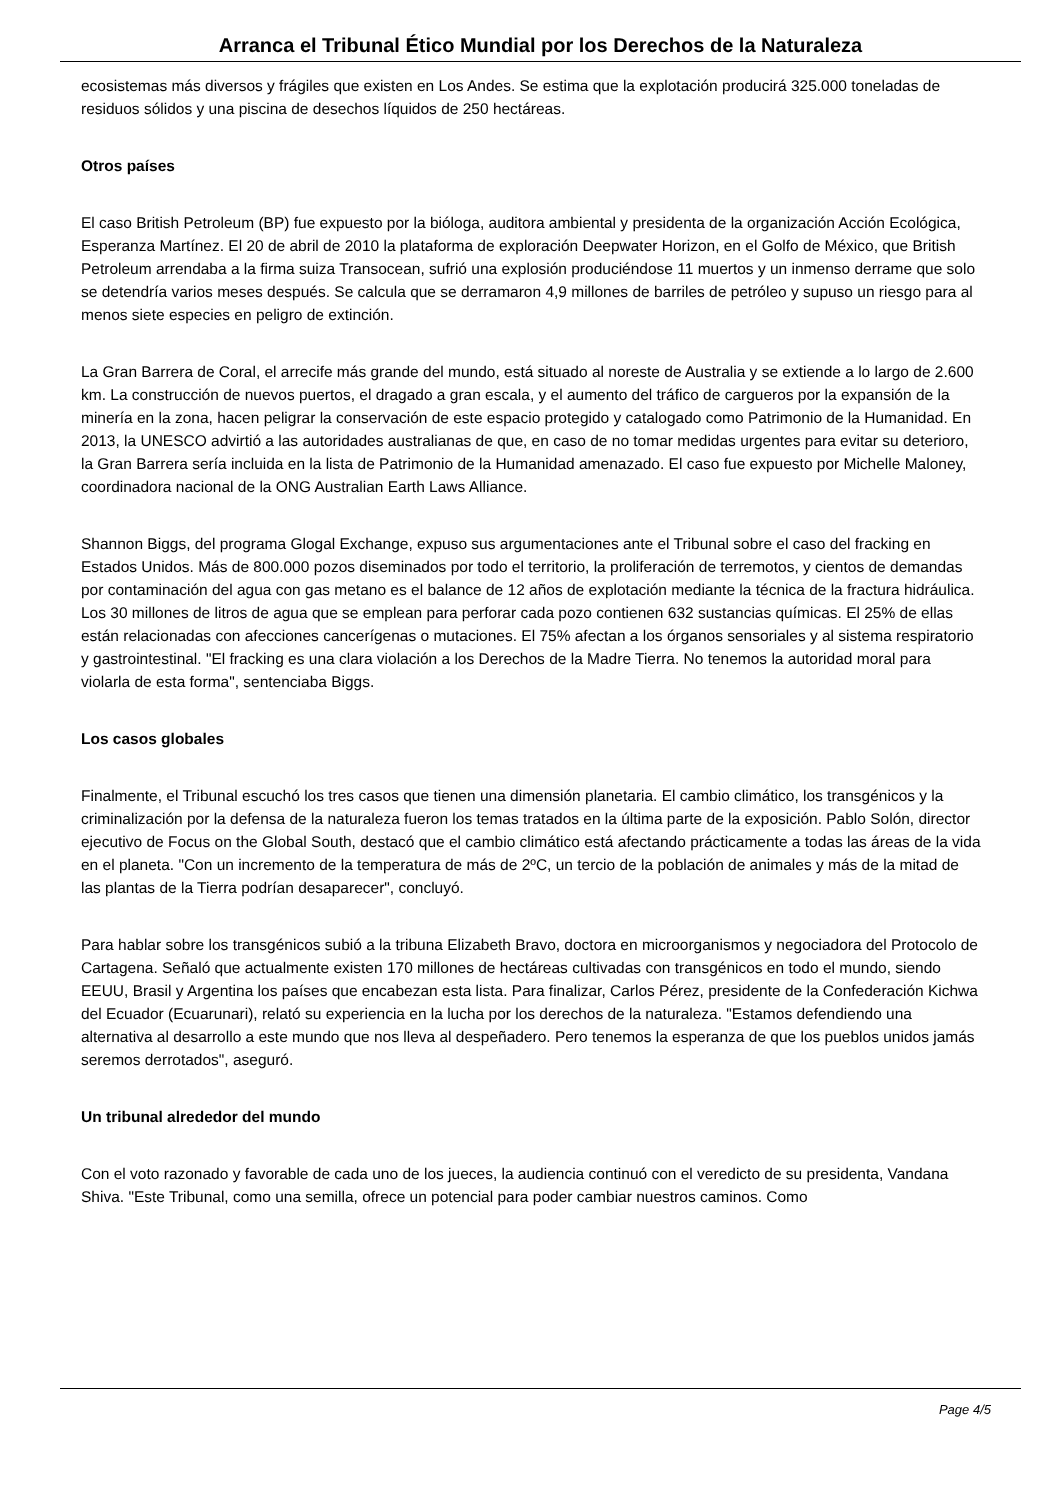Arranca el Tribunal Ético Mundial por los Derechos de la Naturaleza
ecosistemas más diversos y frágiles que existen en Los Andes. Se estima que la explotación producirá 325.000 toneladas de residuos sólidos y una piscina de desechos líquidos de 250 hectáreas.
Otros países
El caso British Petroleum (BP) fue expuesto por la bióloga, auditora ambiental y presidenta de la organización Acción Ecológica, Esperanza Martínez. El 20 de abril de 2010 la plataforma de exploración Deepwater Horizon, en el Golfo de México, que British Petroleum arrendaba a la firma suiza Transocean, sufrió una explosión produciéndose 11 muertos y un inmenso derrame que solo se detendría varios meses después. Se calcula que se derramaron 4,9 millones de barriles de petróleo y supuso un riesgo para al menos siete especies en peligro de extinción.
La Gran Barrera de Coral, el arrecife más grande del mundo, está situado al noreste de Australia y se extiende a lo largo de 2.600 km. La construcción de nuevos puertos, el dragado a gran escala, y el aumento del tráfico de cargueros por la expansión de la minería en la zona, hacen peligrar la conservación de este espacio protegido y catalogado como Patrimonio de la Humanidad. En 2013, la UNESCO advirtió a las autoridades australianas de que, en caso de no tomar medidas urgentes para evitar su deterioro, la Gran Barrera sería incluida en la lista de Patrimonio de la Humanidad amenazado. El caso fue expuesto por Michelle Maloney, coordinadora nacional de la ONG Australian Earth Laws Alliance.
Shannon Biggs, del programa Glogal Exchange, expuso sus argumentaciones ante el Tribunal sobre el caso del fracking en Estados Unidos. Más de 800.000 pozos diseminados por todo el territorio, la proliferación de terremotos, y cientos de demandas por contaminación del agua con gas metano es el balance de 12 años de explotación mediante la técnica de la fractura hidráulica. Los 30 millones de litros de agua que se emplean para perforar cada pozo contienen 632 sustancias químicas. El 25% de ellas están relacionadas con afecciones cancerígenas o mutaciones. El 75% afectan a los órganos sensoriales y al sistema respiratorio y gastrointestinal. "El fracking es una clara violación a los Derechos de la Madre Tierra. No tenemos la autoridad moral para violarla de esta forma", sentenciaba Biggs.
Los casos globales
Finalmente, el Tribunal escuchó los tres casos que tienen una dimensión planetaria. El cambio climático, los transgénicos y la criminalización por la defensa de la naturaleza fueron los temas tratados en la última parte de la exposición. Pablo Solón, director ejecutivo de Focus on the Global South, destacó que el cambio climático está afectando prácticamente a todas las áreas de la vida en el planeta. "Con un incremento de la temperatura de más de 2ºC, un tercio de la población de animales y más de la mitad de las plantas de la Tierra podrían desaparecer", concluyó.
Para hablar sobre los transgénicos subió a la tribuna Elizabeth Bravo, doctora en microorganismos y negociadora del Protocolo de Cartagena. Señaló que actualmente existen 170 millones de hectáreas cultivadas con transgénicos en todo el mundo, siendo EEUU, Brasil y Argentina los países que encabezan esta lista. Para finalizar, Carlos Pérez, presidente de la Confederación Kichwa del Ecuador (Ecuarunari), relató su experiencia en la lucha por los derechos de la naturaleza. "Estamos defendiendo una alternativa al desarrollo a este mundo que nos lleva al despeñadero. Pero tenemos la esperanza de que los pueblos unidos jamás seremos derrotados", aseguró.
Un tribunal alrededor del mundo
Con el voto razonado y favorable de cada uno de los jueces, la audiencia continuó con el veredicto de su presidenta, Vandana Shiva. "Este Tribunal, como una semilla, ofrece un potencial para poder cambiar nuestros caminos. Como
Page 4/5